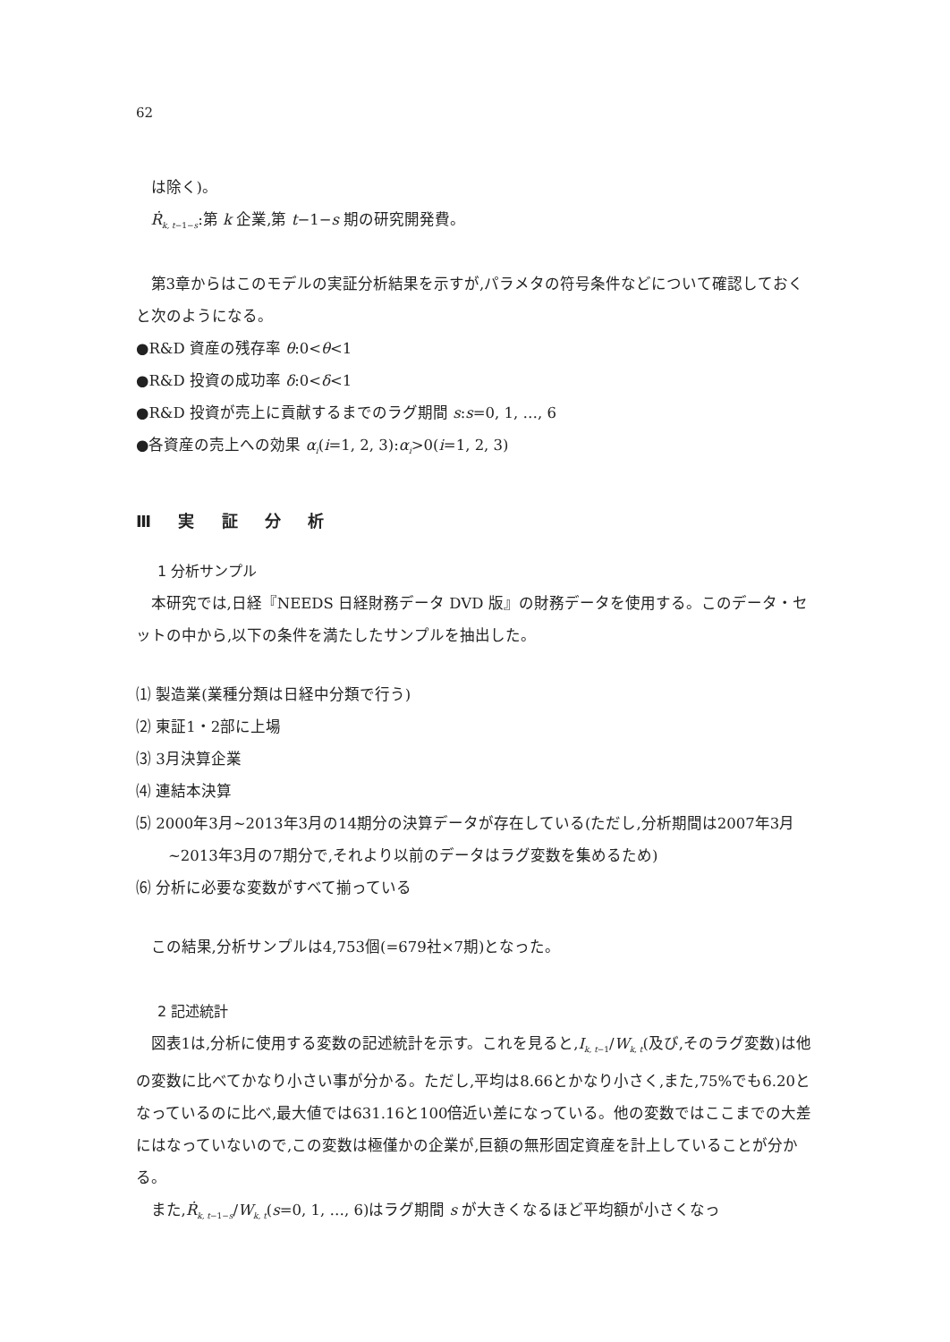62
は除く)。
Ṙ<sub>k, t−1−s</sub>:第 k 企業,第 t−1−s 期の研究開発費。
第3章からはこのモデルの実証分析結果を示すが,パラメタの符号条件などについて確認しておくと次のようになる。
●R&D 資産の残存率 θ:0<θ<1
●R&D 投資の成功率 δ:0<δ<1
●R&D 投資が売上に貢献するまでのラグ期間 s:s=0, 1, …, 6
●各資産の売上への効果 α<sub>i</sub>(i=1, 2, 3):α<sub>i</sub>>0(i=1, 2, 3)
Ⅲ 実 証 分 析
1 分析サンプル
本研究では,日経『NEEDS 日経財務データ DVD 版』の財務データを使用する。このデータ・セットの中から,以下の条件を満たしたサンプルを抽出した。
⑴ 製造業(業種分類は日経中分類で行う)
⑵ 東証1・2部に上場
⑶ 3月決算企業
⑷ 連結本決算
⑸ 2000年3月~2013年3月の14期分の決算データが存在している(ただし,分析期間は2007年3月~2013年3月の7期分で,それより以前のデータはラグ変数を集めるため)
⑹ 分析に必要な変数がすべて揃っている
この結果,分析サンプルは4,753個(=679社×7期)となった。
2 記述統計
図表1は,分析に使用する変数の記述統計を示す。これを見ると,I<sub>k, t−1</sub>/W<sub>k, t</sub>(及び,そのラグ変数)は他の変数に比べてかなり小さい事が分かる。ただし,平均は8.66とかなり小さく,また,75%でも6.20となっているのに比べ,最大値では631.16と100倍近い差になっている。他の変数ではここまでの大差にはなっていないので,この変数は極僅かの企業が,巨額の無形固定資産を計上していることが分かる。
また,Ṙ<sub>k, t−1−s</sub>/W<sub>k, t</sub>(s=0, 1, …, 6)はラグ期間 s が大きくなるほど平均額が小さくなっ